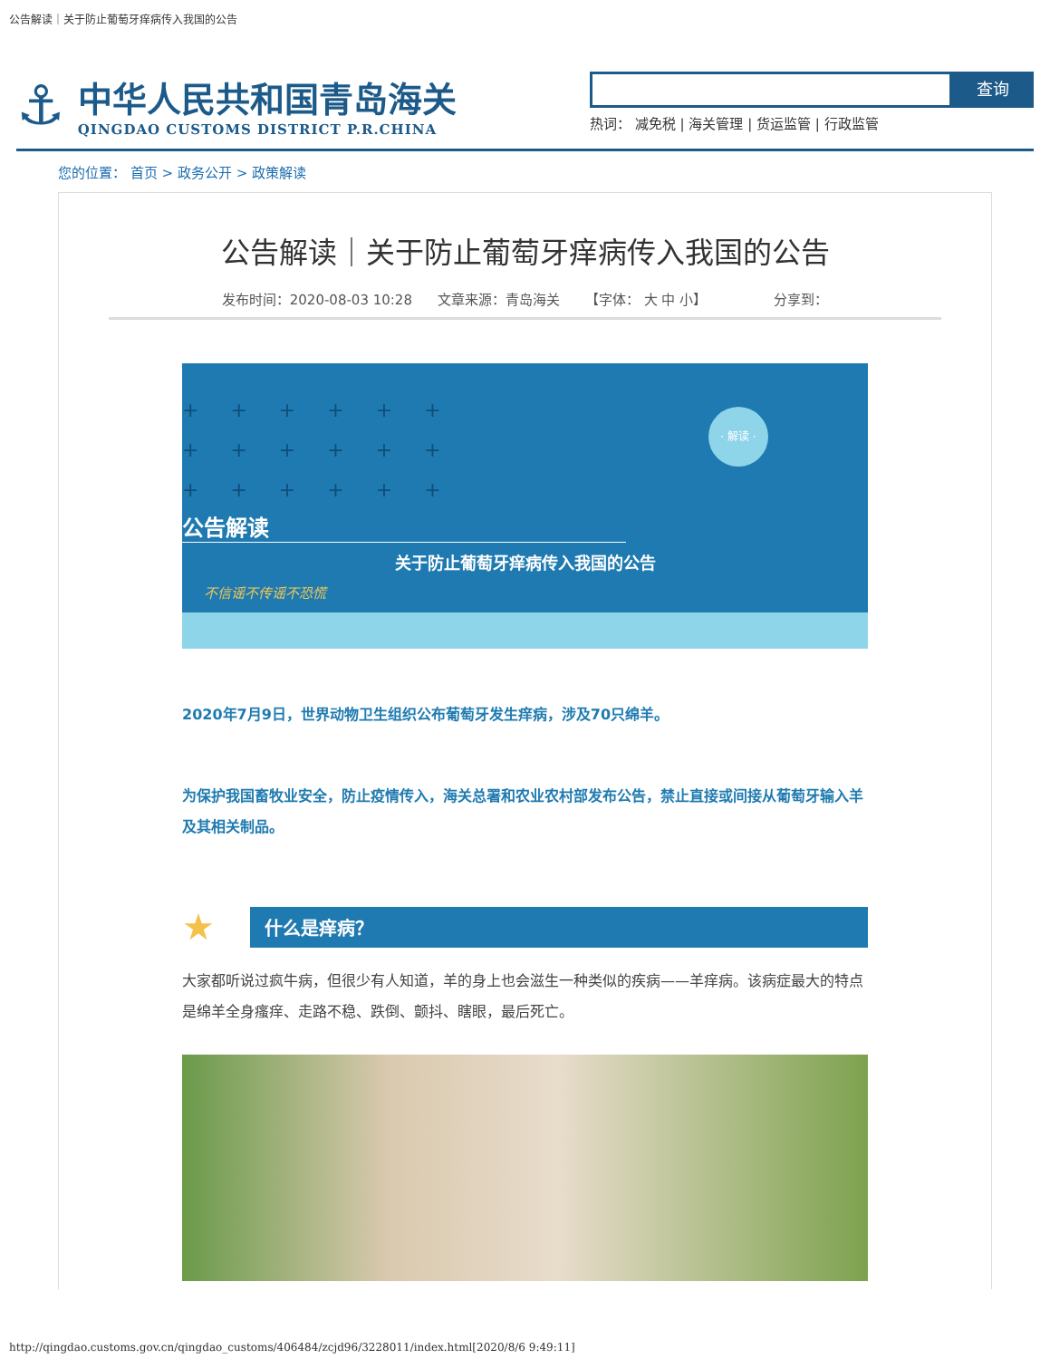公告解读｜关于防止葡萄牙痒病传入我国的公告
⚓
中华人民共和国青岛海关
QINGDAO CUSTOMS DISTRICT P.R.CHINA
查询
热词： 减免税 | 海关管理 | 货运监管 | 行政监管
您的位置： 首页 > 政务公开 > 政策解读
公告解读｜关于防止葡萄牙痒病传入我国的公告
发布时间：2020-08-03 10:28 文章来源：青岛海关 【字体： 大 中 小】 分享到：
+ + + + + +
+ + + + + +
+ + + + + +
· 解读 ·
公告解读
关于防止葡萄牙痒病传入我国的公告
不信谣不传谣不恐慌
2020年7月9日，世界动物卫生组织公布葡萄牙发生痒病，涉及70只绵羊。
为保护我国畜牧业安全，防止疫情传入，海关总署和农业农村部发布公告，禁止直接或间接从葡萄牙输入羊及其相关制品。
★
什么是痒病？
大家都听说过疯牛病，但很少有人知道，羊的身上也会滋生一种类似的疾病——羊痒病。该病症最大的特点是绵羊全身瘙痒、走路不稳、跌倒、颤抖、瞎眼，最后死亡。
http://qingdao.customs.gov.cn/qingdao_customs/406484/zcjd96/3228011/index.html[2020/8/6 9:49:11]